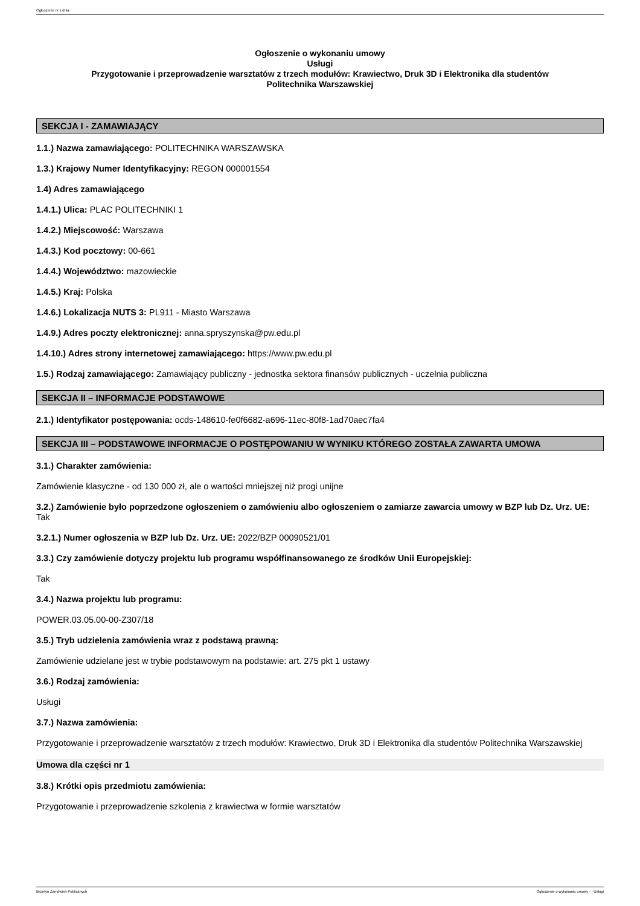Ogłoszenie nr z dnia
Ogłoszenie o wykonaniu umowy
Usługi
Przygotowanie i przeprowadzenie warsztatów z trzech modułów: Krawiectwo, Druk 3D i Elektronika dla studentów
Politechnika Warszawskiej
SEKCJA I - ZAMAWIAJĄCY
1.1.) Nazwa zamawiającego: POLITECHNIKA WARSZAWSKA
1.3.) Krajowy Numer Identyfikacyjny: REGON 000001554
1.4) Adres zamawiającego
1.4.1.) Ulica: PLAC POLITECHNIKI 1
1.4.2.) Miejscowość: Warszawa
1.4.3.) Kod pocztowy: 00-661
1.4.4.) Województwo: mazowieckie
1.4.5.) Kraj: Polska
1.4.6.) Lokalizacja NUTS 3: PL911 - Miasto Warszawa
1.4.9.) Adres poczty elektronicznej: anna.spryszynska@pw.edu.pl
1.4.10.) Adres strony internetowej zamawiającego: https://www.pw.edu.pl
1.5.) Rodzaj zamawiającego: Zamawiający publiczny - jednostka sektora finansów publicznych - uczelnia publiczna
SEKCJA II – INFORMACJE PODSTAWOWE
2.1.) Identyfikator postępowania: ocds-148610-fe0f6682-a696-11ec-80f8-1ad70aec7fa4
SEKCJA III – PODSTAWOWE INFORMACJE O POSTĘPOWANIU W WYNIKU KTÓREGO ZOSTAŁA ZAWARTA UMOWA
3.1.) Charakter zamówienia:
Zamówienie klasyczne - od 130 000 zł, ale o wartości mniejszej niż progi unijne
3.2.) Zamówienie było poprzedzone ogłoszeniem o zamówieniu albo ogłoszeniem o zamiarze zawarcia umowy w BZP lub Dz. Urz. UE: Tak
3.2.1.) Numer ogłoszenia w BZP lub Dz. Urz. UE: 2022/BZP 00090521/01
3.3.) Czy zamówienie dotyczy projektu lub programu współfinansowanego ze środków Unii Europejskiej:
Tak
3.4.) Nazwa projektu lub programu:
POWER.03.05.00-00-Z307/18
3.5.) Tryb udzielenia zamówienia wraz z podstawą prawną:
Zamówienie udzielane jest w trybie podstawowym na podstawie: art. 275 pkt 1 ustawy
3.6.) Rodzaj zamówienia:
Usługi
3.7.) Nazwa zamówienia:
Przygotowanie i przeprowadzenie warsztatów z trzech modułów: Krawiectwo, Druk 3D i Elektronika dla studentów Politechnika Warszawskiej
Umowa dla części nr 1
3.8.) Krótki opis przedmiotu zamówienia:
Przygotowanie i przeprowadzenie szkolenia z krawiectwa w formie warsztatów
Biuletyn Zamówień Publicznych Ogłoszenie o wykonaniu umowy - - Usługi